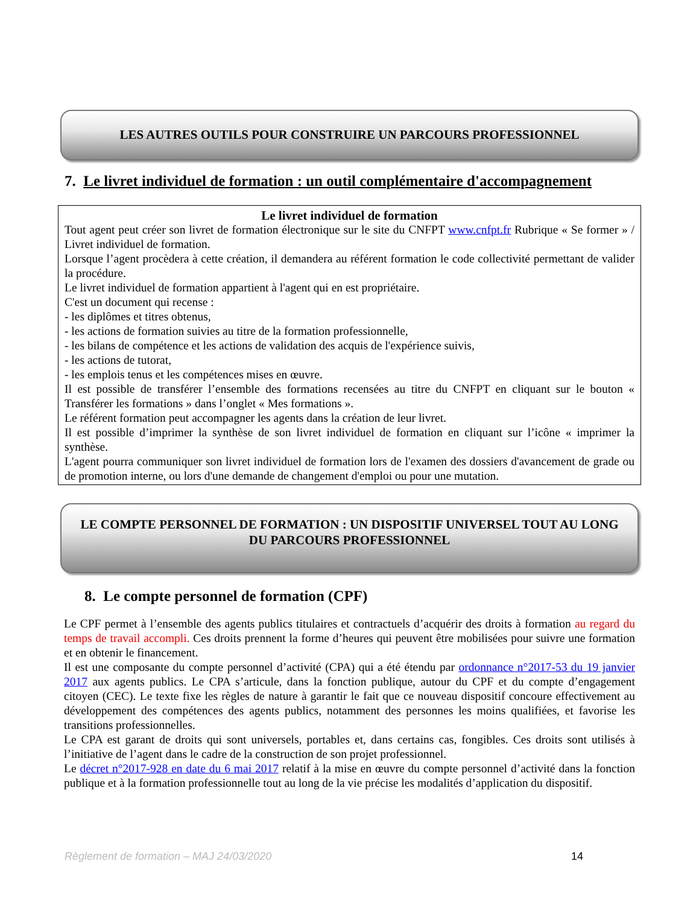LES AUTRES OUTILS POUR CONSTRUIRE UN PARCOURS PROFESSIONNEL
7. Le livret individuel de formation : un outil complémentaire d'accompagnement
Le livret individuel de formation
Tout agent peut créer son livret de formation électronique sur le site du CNFPT www.cnfpt.fr Rubrique « Se former » / Livret individuel de formation.
Lorsque l’agent procèdera à cette création, il demandera au référent formation le code collectivité permettant de valider la procédure.
Le livret individuel de formation appartient à l'agent qui en est propriétaire.
C'est un document qui recense :
- les diplômes et titres obtenus,
- les actions de formation suivies au titre de la formation professionnelle,
- les bilans de compétence et les actions de validation des acquis de l'expérience suivis,
- les actions de tutorat,
- les emplois tenus et les compétences mises en œuvre.
Il est possible de transférer l’ensemble des formations recensées au titre du CNFPT en cliquant sur le bouton « Transférer les formations » dans l’onglet « Mes formations ».
Le référent formation peut accompagner les agents dans la création de leur livret.
Il est possible d’imprimer la synthèse de son livret individuel de formation en cliquant sur l’icône « imprimer la synthèse.
L'agent pourra communiquer son livret individuel de formation lors de l'examen des dossiers d'avancement de grade ou de promotion interne, ou lors d'une demande de changement d'emploi ou pour une mutation.
LE COMPTE PERSONNEL DE FORMATION : UN DISPOSITIF UNIVERSEL TOUT AU LONG DU PARCOURS PROFESSIONNEL
8. Le compte personnel de formation (CPF)
Le CPF permet à l’ensemble des agents publics titulaires et contractuels d’acquérir des droits à formation au regard du temps de travail accompli. Ces droits prennent la forme d’heures qui peuvent être mobilisées pour suivre une formation et en obtenir le financement.
Il est une composante du compte personnel d’activité (CPA) qui a été étendu par ordonnance n°2017-53 du 19 janvier 2017 aux agents publics. Le CPA s’articule, dans la fonction publique, autour du CPF et du compte d’engagement citoyen (CEC). Le texte fixe les règles de nature à garantir le fait que ce nouveau dispositif concoure effectivement au développement des compétences des agents publics, notamment des personnes les moins qualifiées, et favorise les transitions professionnelles.
Le CPA est garant de droits qui sont universels, portables et, dans certains cas, fongibles. Ces droits sont utilisés à l’initiative de l’agent dans le cadre de la construction de son projet professionnel.
Le décret n°2017-928 en date du 6 mai 2017 relatif à la mise en œuvre du compte personnel d’activité dans la fonction publique et à la formation professionnelle tout au long de la vie précise les modalités d’application du dispositif.
Règlement de formation – MAJ 24/03/2020 14